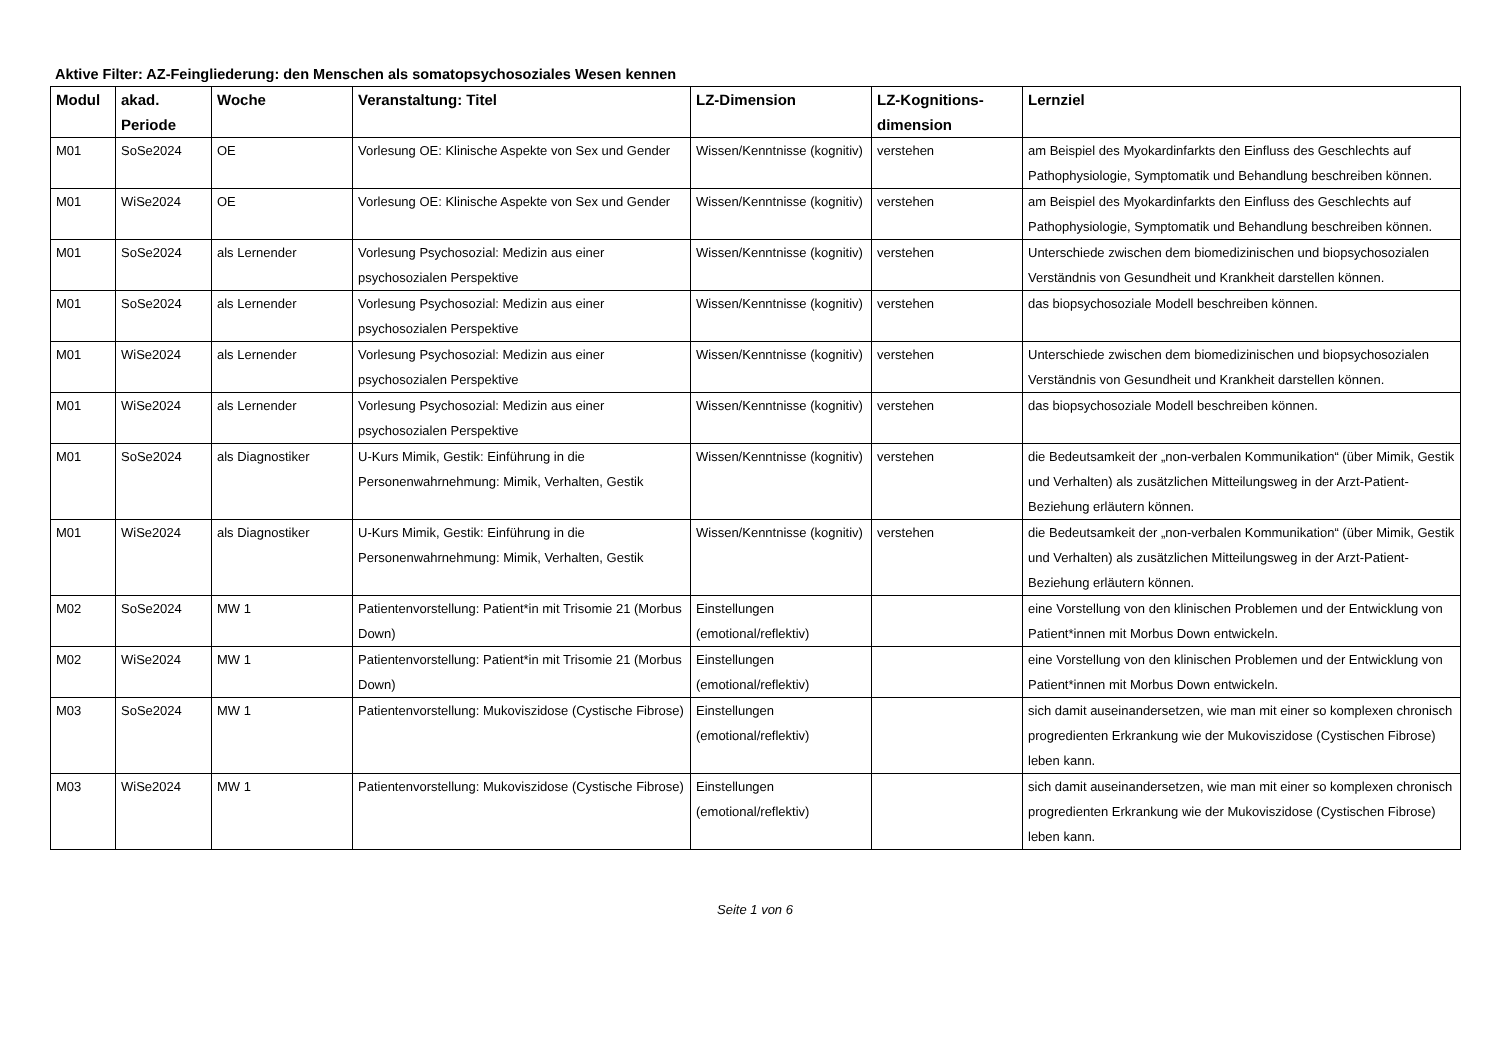Aktive Filter: AZ-Feingliederung: den Menschen als somatopsychosoziales Wesen kennen
| Modul | akad. Periode | Woche | Veranstaltung: Titel | LZ-Dimension | LZ-Kognitions-dimension | Lernziel |
| --- | --- | --- | --- | --- | --- | --- |
| M01 | SoSe2024 | OE | Vorlesung OE: Klinische Aspekte von Sex und Gender | Wissen/Kenntnisse (kognitiv) | verstehen | am Beispiel des Myokardinfarkts den Einfluss des Geschlechts auf Pathophysiologie, Symptomatik und Behandlung beschreiben können. |
| M01 | WiSe2024 | OE | Vorlesung OE: Klinische Aspekte von Sex und Gender | Wissen/Kenntnisse (kognitiv) | verstehen | am Beispiel des Myokardinfarkts den Einfluss des Geschlechts auf Pathophysiologie, Symptomatik und Behandlung beschreiben können. |
| M01 | SoSe2024 | als Lernender | Vorlesung Psychosozial: Medizin aus einer psychosozialen Perspektive | Wissen/Kenntnisse (kognitiv) | verstehen | Unterschiede zwischen dem biomedizinischen und biopsychosozialen Verständnis von Gesundheit und Krankheit darstellen können. |
| M01 | SoSe2024 | als Lernender | Vorlesung Psychosozial: Medizin aus einer psychosozialen Perspektive | Wissen/Kenntnisse (kognitiv) | verstehen | das biopsychosoziale Modell beschreiben können. |
| M01 | WiSe2024 | als Lernender | Vorlesung Psychosozial: Medizin aus einer psychosozialen Perspektive | Wissen/Kenntnisse (kognitiv) | verstehen | Unterschiede zwischen dem biomedizinischen und biopsychosozialen Verständnis von Gesundheit und Krankheit darstellen können. |
| M01 | WiSe2024 | als Lernender | Vorlesung Psychosozial: Medizin aus einer psychosozialen Perspektive | Wissen/Kenntnisse (kognitiv) | verstehen | das biopsychosoziale Modell beschreiben können. |
| M01 | SoSe2024 | als Diagnostiker | U-Kurs Mimik, Gestik: Einführung in die Personenwahrnehmung: Mimik, Verhalten, Gestik | Wissen/Kenntnisse (kognitiv) | verstehen | die Bedeutsamkeit der „non-verbalen Kommunikation“ (über Mimik, Gestik und Verhalten) als zusätzlichen Mitteilungsweg in der Arzt-Patient-Beziehung erläutern können. |
| M01 | WiSe2024 | als Diagnostiker | U-Kurs Mimik, Gestik: Einführung in die Personenwahrnehmung: Mimik, Verhalten, Gestik | Wissen/Kenntnisse (kognitiv) | verstehen | die Bedeutsamkeit der „non-verbalen Kommunikation“ (über Mimik, Gestik und Verhalten) als zusätzlichen Mitteilungsweg in der Arzt-Patient-Beziehung erläutern können. |
| M02 | SoSe2024 | MW 1 | Patientenvorstellung: Patient*in mit Trisomie 21 (Morbus Down) | Einstellungen (emotional/reflektiv) | | eine Vorstellung von den klinischen Problemen und der Entwicklung von Patient*innen mit Morbus Down entwickeln. |
| M02 | WiSe2024 | MW 1 | Patientenvorstellung: Patient*in mit Trisomie 21 (Morbus Down) | Einstellungen (emotional/reflektiv) | | eine Vorstellung von den klinischen Problemen und der Entwicklung von Patient*innen mit Morbus Down entwickeln. |
| M03 | SoSe2024 | MW 1 | Patientenvorstellung: Mukoviszidose (Cystische Fibrose) | Einstellungen (emotional/reflektiv) | | sich damit auseinandersetzen, wie man mit einer so komplexen chronisch progredienten Erkrankung wie der Mukoviszidose (Cystischen Fibrose) leben kann. |
| M03 | WiSe2024 | MW 1 | Patientenvorstellung: Mukoviszidose (Cystische Fibrose) | Einstellungen (emotional/reflektiv) | | sich damit auseinandersetzen, wie man mit einer so komplexen chronisch progredienten Erkrankung wie der Mukoviszidose (Cystischen Fibrose) leben kann. |
Seite 1 von 6